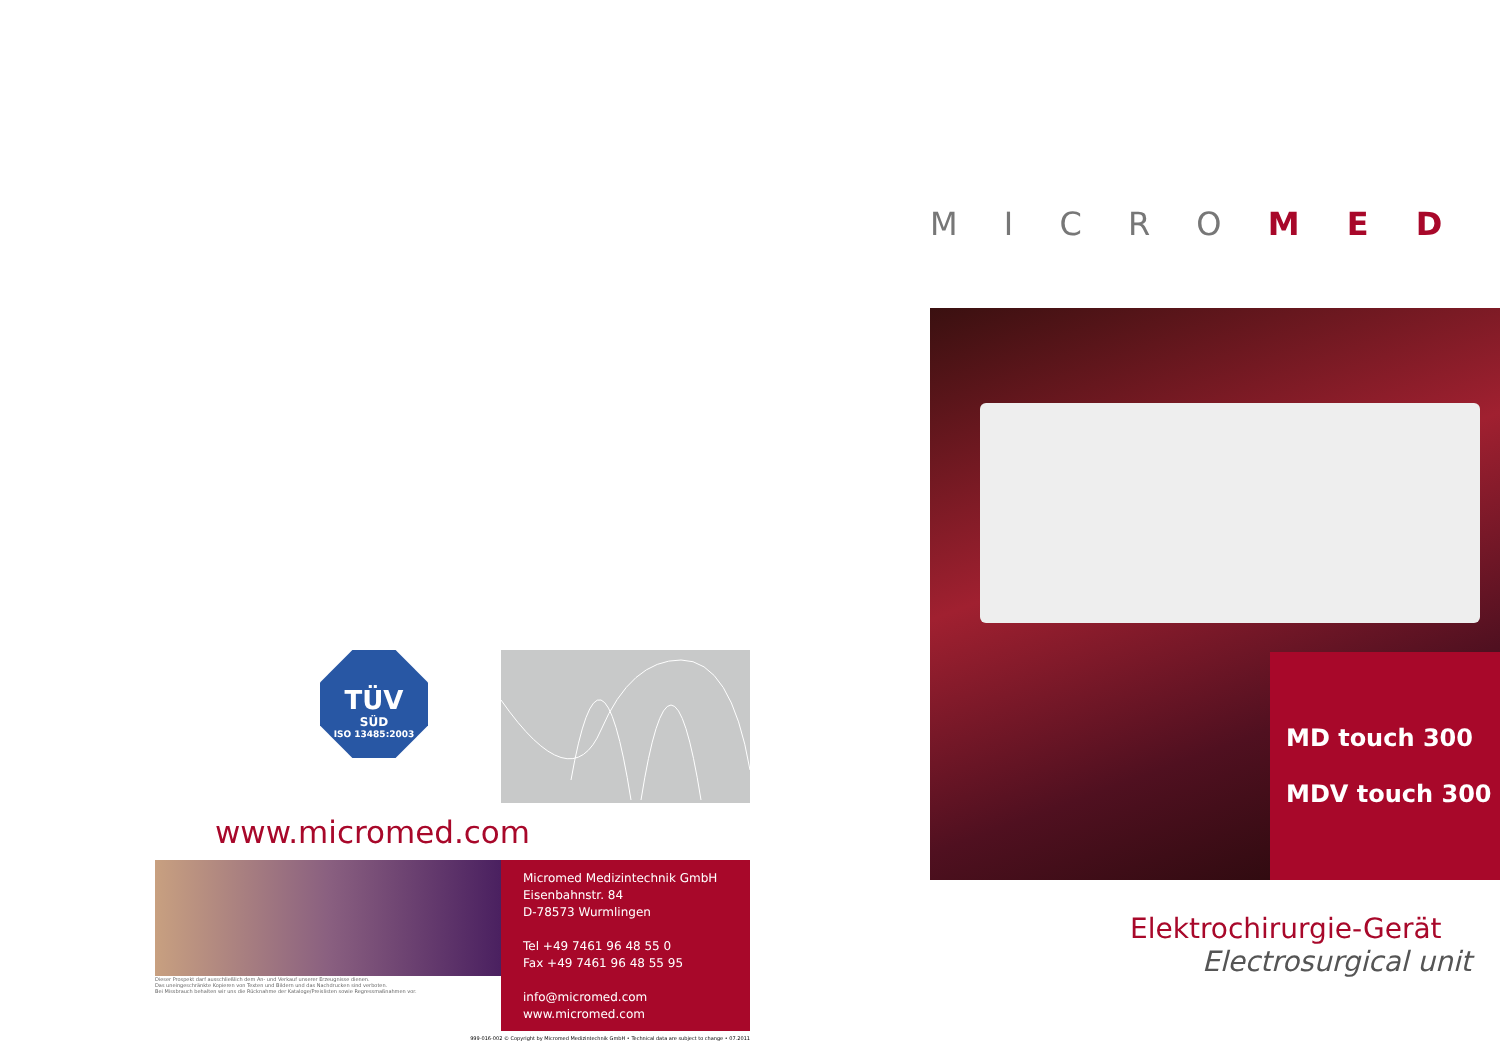TÜV
SÜD
ISO 13485:2003
www.micromed.com
Dieser Prospekt darf ausschließlich dem An- und Verkauf unserer Erzeugnisse dienen.
Das uneingeschränkte Kopieren von Texten und Bildern und das Nachdrucken sind verboten.
Bei Missbrauch behalten wir uns die Rücknahme der Katalog­e/Preislisten sowie Regressmaßnahmen vor.
Micromed Medizintechnik GmbH
Eisenbahnstr. 84
D-78573 Wurmlingen
Tel +49 7461 96 48 55 0
Fax +49 7461 96 48 55 95
info@micromed.com
www.micromed.com
999-016-002 © Copyright by Micromed Medizintechnik GmbH • Technical data are subject to change • 07.2011
M I C R O M E D
MD touch 300
MDV touch 300
Elektrochirurgie-Gerät
Electrosurgical unit